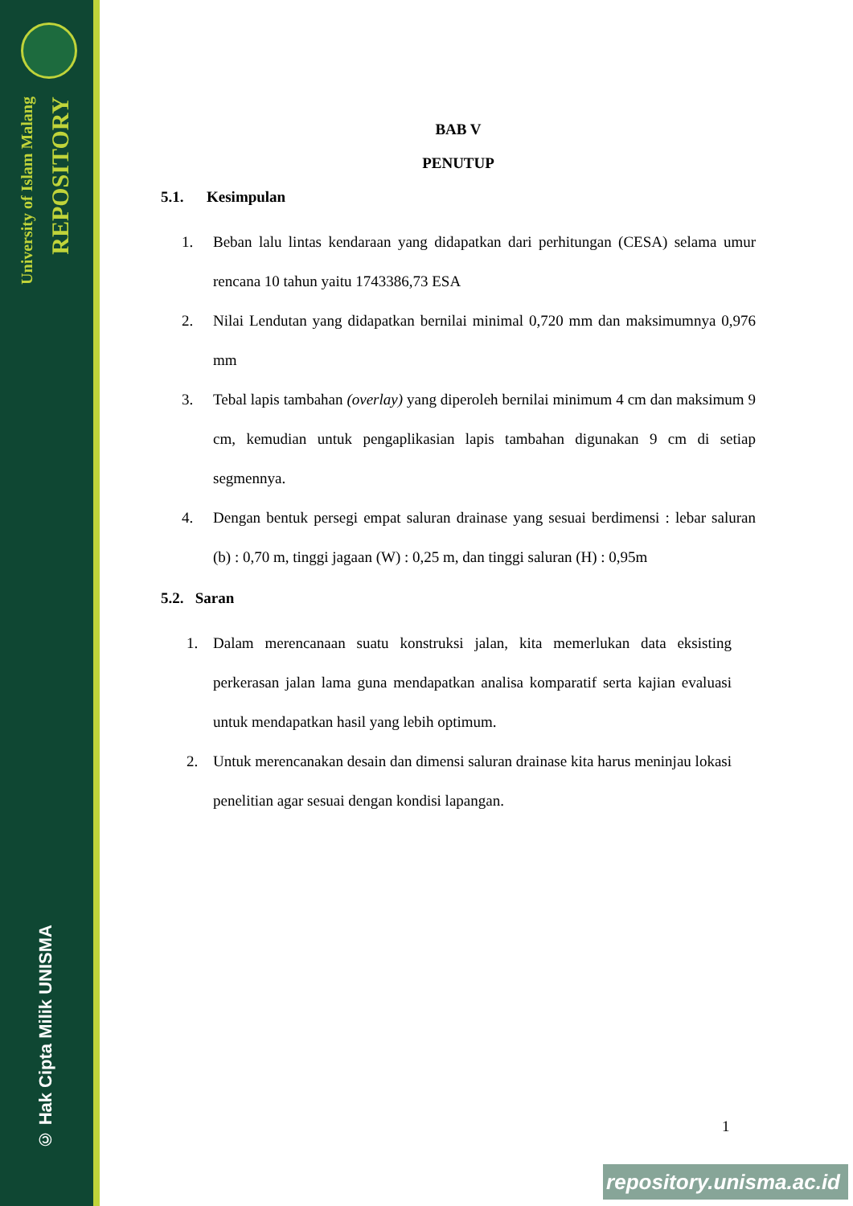University of Islam Malang
REPOSITORY
© Hak Cipta Milik UNISMA
BAB V
PENUTUP
5.1. Kesimpulan
1. Beban lalu lintas kendaraan yang didapatkan dari perhitungan (CESA) selama umur rencana 10 tahun yaitu 1743386,73 ESA
2. Nilai Lendutan yang didapatkan bernilai minimal 0,720 mm dan maksimumnya 0,976 mm
3. Tebal lapis tambahan (overlay) yang diperoleh bernilai minimum 4 cm dan maksimum 9 cm, kemudian untuk pengaplikasian lapis tambahan digunakan 9 cm di setiap segmennya.
4. Dengan bentuk persegi empat saluran drainase yang sesuai berdimensi : lebar saluran (b) : 0,70 m, tinggi jagaan (W) : 0,25 m, dan tinggi saluran (H) : 0,95m
5.2. Saran
1. Dalam merencanaan suatu konstruksi jalan, kita memerlukan data eksisting perkerasan jalan lama guna mendapatkan analisa komparatif serta kajian evaluasi untuk mendapatkan hasil yang lebih optimum.
2. Untuk merencanakan desain dan dimensi saluran drainase kita harus meninjau lokasi penelitian agar sesuai dengan kondisi lapangan.
1
repository.unisma.ac.id